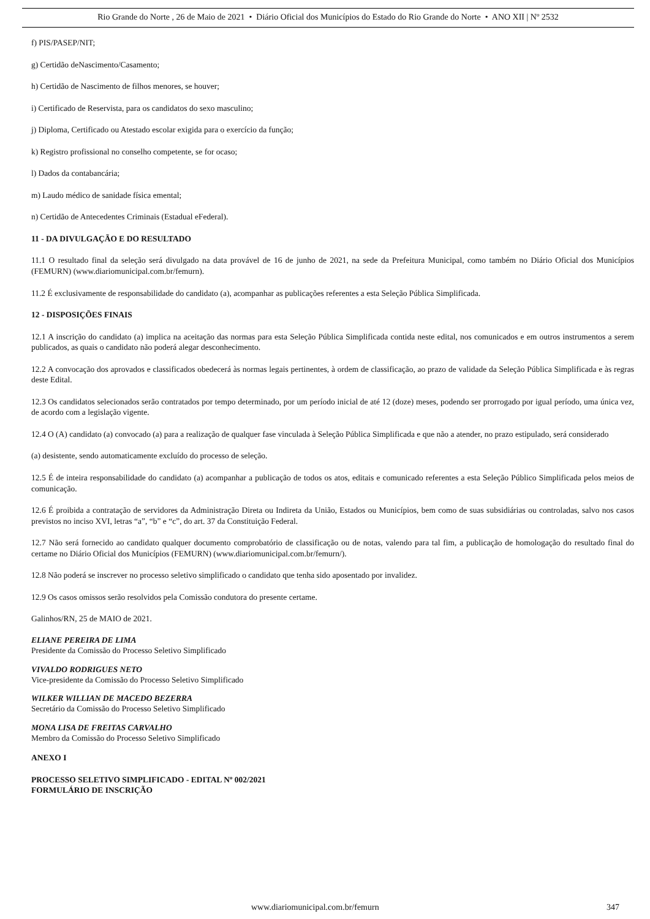Rio Grande do Norte , 26 de Maio de 2021 • Diário Oficial dos Municípios do Estado do Rio Grande do Norte • ANO XII | Nº 2532
f) PIS/PASEP/NIT;
g) Certidão deNascimento/Casamento;
h) Certidão de Nascimento de filhos menores, se houver;
i) Certificado de Reservista, para os candidatos do sexo masculino;
j) Diploma, Certificado ou Atestado escolar exigida para o exercício da função;
k) Registro profissional no conselho competente, se for ocaso;
l) Dados da contabancária;
m) Laudo médico de sanidade física emental;
n) Certidão de Antecedentes Criminais (Estadual eFederal).
11 - DA DIVULGAÇÃO E DO RESULTADO
11.1 O resultado final da seleção será divulgado na data provável de 16 de junho de 2021, na sede da Prefeitura Municipal, como também no Diário Oficial dos Municípios (FEMURN) (www.diariomunicipal.com.br/femurn).
11.2 É exclusivamente de responsabilidade do candidato (a), acompanhar as publicações referentes a esta Seleção Pública Simplificada.
12 - DISPOSIÇÕES FINAIS
12.1 A inscrição do candidato (a) implica na aceitação das normas para esta Seleção Pública Simplificada contida neste edital, nos comunicados e em outros instrumentos a serem publicados, as quais o candidato não poderá alegar desconhecimento.
12.2 A convocação dos aprovados e classificados obedecerá às normas legais pertinentes, à ordem de classificação, ao prazo de validade da Seleção Pública Simplificada e às regras deste Edital.
12.3 Os candidatos selecionados serão contratados por tempo determinado, por um período inicial de até 12 (doze) meses, podendo ser prorrogado por igual período, uma única vez, de acordo com a legislação vigente.
12.4 O (A) candidato (a) convocado (a) para a realização de qualquer fase vinculada à Seleção Pública Simplificada e que não a atender, no prazo estipulado, será considerado
(a) desistente, sendo automaticamente excluído do processo de seleção.
12.5 É de inteira responsabilidade do candidato (a) acompanhar a publicação de todos os atos, editais e comunicado referentes a esta Seleção Público Simplificada pelos meios de comunicação.
12.6 É proibida a contratação de servidores da Administração Direta ou Indireta da União, Estados ou Municípios, bem como de suas subsidiárias ou controladas, salvo nos casos previstos no inciso XVI, letras “a”, “b” e “c”, do art. 37 da Constituição Federal.
12.7 Não será fornecido ao candidato qualquer documento comprobatório de classificação ou de notas, valendo para tal fim, a publicação de homologação do resultado final do certame no Diário Oficial dos Municípios (FEMURN) (www.diariomunicipal.com.br/femurn/).
12.8 Não poderá se inscrever no processo seletivo simplificado o candidato que tenha sido aposentado por invalidez.
12.9 Os casos omissos serão resolvidos pela Comissão condutora do presente certame.
Galinhos/RN, 25 de MAIO de 2021.
ELIANE PEREIRA DE LIMA
Presidente da Comissão do Processo Seletivo Simplificado
VIVALDO RODRIGUES NETO
Vice-presidente da Comissão do Processo Seletivo Simplificado
WILKER WILLIAN DE MACEDO BEZERRA
Secretário da Comissão do Processo Seletivo Simplificado
MONA LISA DE FREITAS CARVALHO
Membro da Comissão do Processo Seletivo Simplificado
ANEXO I
PROCESSO SELETIVO SIMPLIFICADO - EDITAL Nº 002/2021
FORMULÁRIO DE INSCRIÇÃO
www.diariomunicipal.com.br/femurn 347